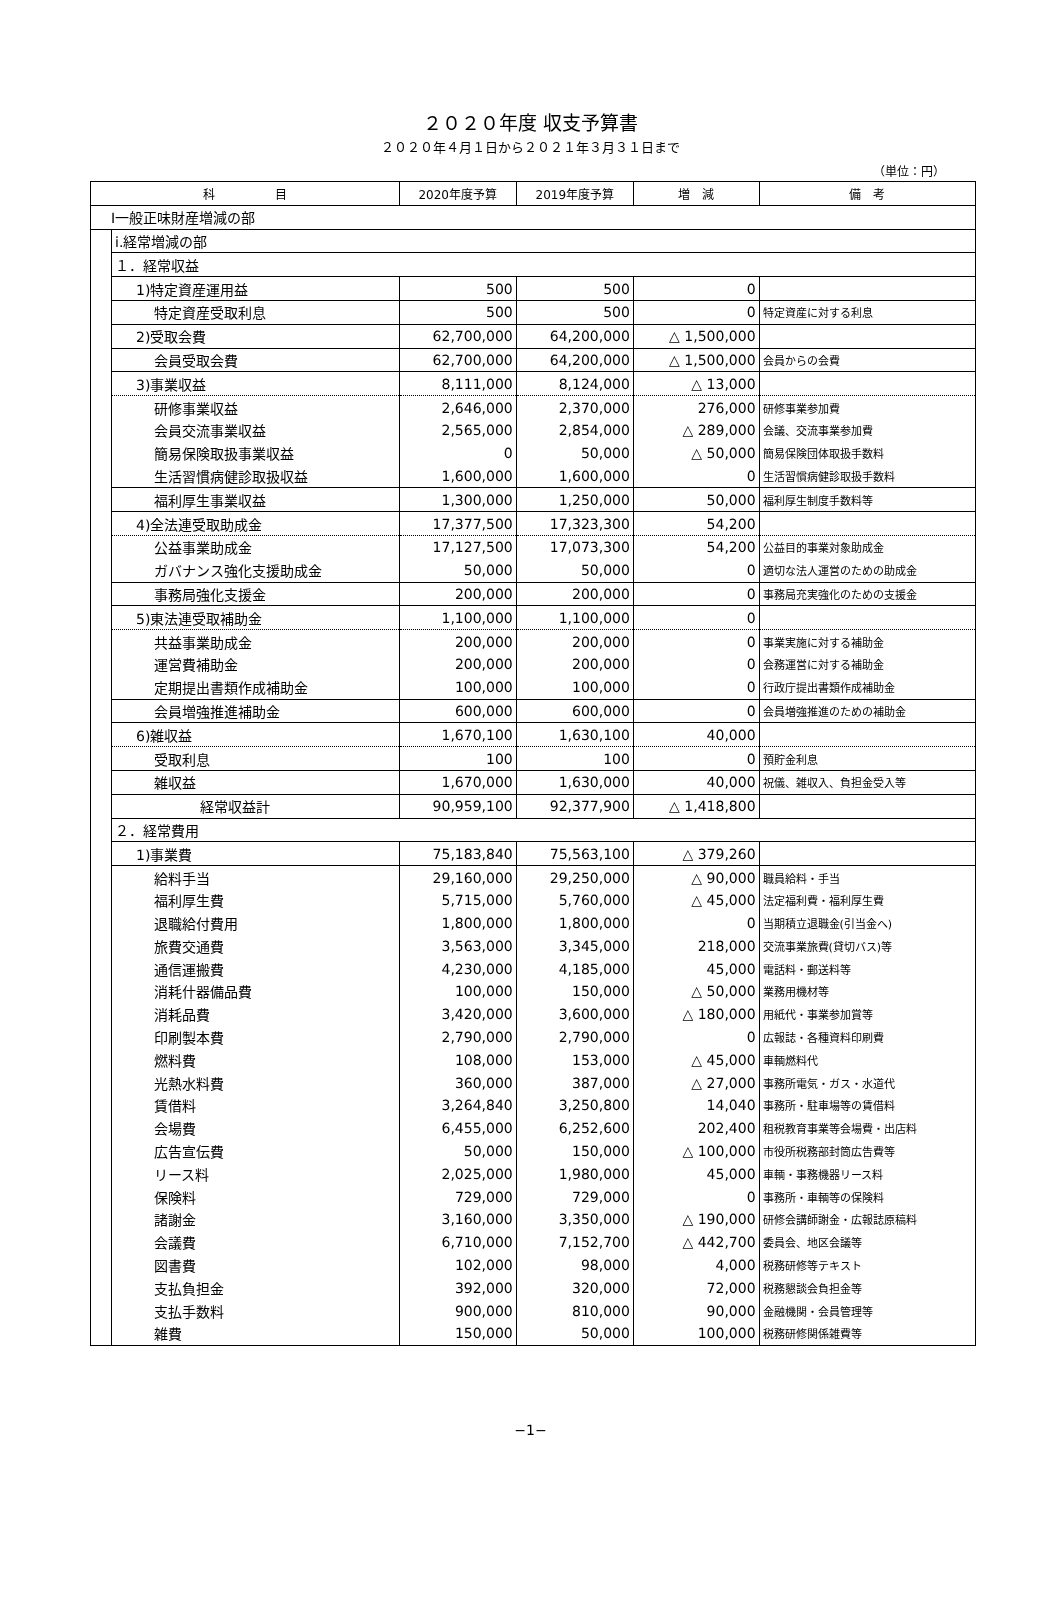２０２０年度 収支予算書
２０２０年４月１日から２０２１年３月３１日まで
（単位：円）
| 科 目 | | 2020年度予算 | 2019年度予算 | 増 減 | 備 考 |
| --- | --- | --- | --- | --- | --- |
| Ⅰ一般正味財産増減の部 | | | | | |
| | ⅰ.経常増減の部 | | | | |
| | １．経常収益 | | | | |
| | 1)特定資産運用益 | 500 | 500 | 0 | |
| | 特定資産受取利息 | 500 | 500 | 0 | 特定資産に対する利息 |
| | 2)受取会費 | 62,700,000 | 64,200,000 | △ 1,500,000 | |
| | 会員受取会費 | 62,700,000 | 64,200,000 | △ 1,500,000 | 会員からの会費 |
| | 3)事業収益 | 8,111,000 | 8,124,000 | △ 13,000 | |
| | 研修事業収益 | 2,646,000 | 2,370,000 | 276,000 | 研修事業参加費 |
| | 会員交流事業収益 | 2,565,000 | 2,854,000 | △ 289,000 | 会議、交流事業参加費 |
| | 簡易保険取扱事業収益 | 0 | 50,000 | △ 50,000 | 簡易保険団体取扱手数料 |
| | 生活習慣病健診取扱収益 | 1,600,000 | 1,600,000 | 0 | 生活習慣病健診取扱手数料 |
| | 福利厚生事業収益 | 1,300,000 | 1,250,000 | 50,000 | 福利厚生制度手数料等 |
| | 4)全法連受取助成金 | 17,377,500 | 17,323,300 | 54,200 | |
| | 公益事業助成金 | 17,127,500 | 17,073,300 | 54,200 | 公益目的事業対象助成金 |
| | ガバナンス強化支援助成金 | 50,000 | 50,000 | 0 | 適切な法人運営のための助成金 |
| | 事務局強化支援金 | 200,000 | 200,000 | 0 | 事務局充実強化のための支援金 |
| | 5)東法連受取補助金 | 1,100,000 | 1,100,000 | 0 | |
| | 共益事業助成金 | 200,000 | 200,000 | 0 | 事業実施に対する補助金 |
| | 運営費補助金 | 200,000 | 200,000 | 0 | 会務運営に対する補助金 |
| | 定期提出書類作成補助金 | 100,000 | 100,000 | 0 | 行政庁提出書類作成補助金 |
| | 会員増強推進補助金 | 600,000 | 600,000 | 0 | 会員増強推進のための補助金 |
| | 6)雑収益 | 1,670,100 | 1,630,100 | 40,000 | |
| | 受取利息 | 100 | 100 | 0 | 預貯金利息 |
| | 雑収益 | 1,670,000 | 1,630,000 | 40,000 | 祝儀、雑収入、負担金受入等 |
| | 経常収益計 | 90,959,100 | 92,377,900 | △ 1,418,800 | |
| | ２．経常費用 | | | | |
| | 1)事業費 | 75,183,840 | 75,563,100 | △ 379,260 | |
| | 給料手当 | 29,160,000 | 29,250,000 | △ 90,000 | 職員給料・手当 |
| | 福利厚生費 | 5,715,000 | 5,760,000 | △ 45,000 | 法定福利費・福利厚生費 |
| | 退職給付費用 | 1,800,000 | 1,800,000 | 0 | 当期積立退職金(引当金へ) |
| | 旅費交通費 | 3,563,000 | 3,345,000 | 218,000 | 交流事業旅費(貸切バス)等 |
| | 通信運搬費 | 4,230,000 | 4,185,000 | 45,000 | 電話料・郵送料等 |
| | 消耗什器備品費 | 100,000 | 150,000 | △ 50,000 | 業務用機材等 |
| | 消耗品費 | 3,420,000 | 3,600,000 | △ 180,000 | 用紙代・事業参加賞等 |
| | 印刷製本費 | 2,790,000 | 2,790,000 | 0 | 広報誌・各種資料印刷費 |
| | 燃料費 | 108,000 | 153,000 | △ 45,000 | 車輌燃料代 |
| | 光熱水料費 | 360,000 | 387,000 | △ 27,000 | 事務所電気・ガス・水道代 |
| | 賃借料 | 3,264,840 | 3,250,800 | 14,040 | 事務所・駐車場等の賃借料 |
| | 会場費 | 6,455,000 | 6,252,600 | 202,400 | 租税教育事業等会場費・出店料 |
| | 広告宣伝費 | 50,000 | 150,000 | △ 100,000 | 市役所税務部封筒広告費等 |
| | リース料 | 2,025,000 | 1,980,000 | 45,000 | 車輌・事務機器リース料 |
| | 保険料 | 729,000 | 729,000 | 0 | 事務所・車輌等の保険料 |
| | 諸謝金 | 3,160,000 | 3,350,000 | △ 190,000 | 研修会講師謝金・広報誌原稿料 |
| | 会議費 | 6,710,000 | 7,152,700 | △ 442,700 | 委員会、地区会議等 |
| | 図書費 | 102,000 | 98,000 | 4,000 | 税務研修等テキスト |
| | 支払負担金 | 392,000 | 320,000 | 72,000 | 税務懇談会負担金等 |
| | 支払手数料 | 900,000 | 810,000 | 90,000 | 金融機関・会員管理等 |
| | 雑費 | 150,000 | 50,000 | 100,000 | 税務研修関係雑費等 |
−1−